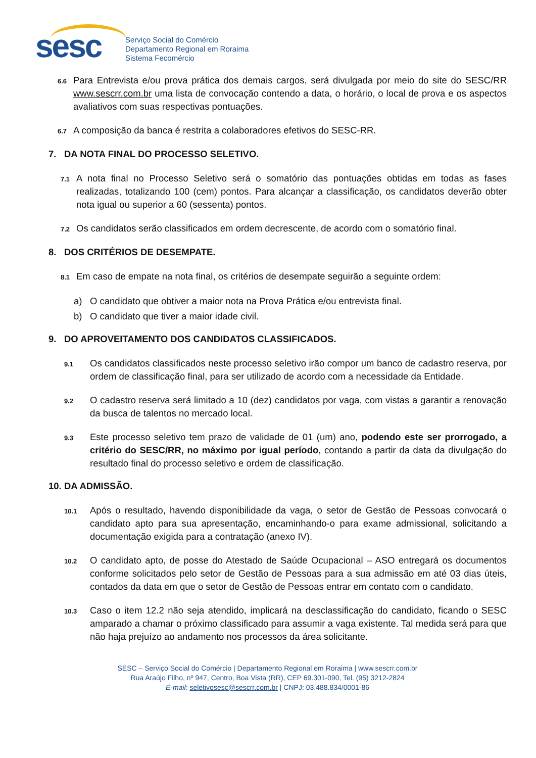sesc
Serviço Social do Comércio
Departamento Regional em Roraima
Sistema Fecomércio
6.6
Para Entrevista e/ou prova prática dos demais cargos, será divulgada por meio do site do SESC/RR www.sescrr.com.br uma lista de convocação contendo a data, o horário, o local de prova e os aspectos avaliativos com suas respectivas pontuações.
6.7
A composição da banca é restrita a colaboradores efetivos do SESC-RR.
7. DA NOTA FINAL DO PROCESSO SELETIVO.
7.1
A nota final no Processo Seletivo será o somatório das pontuações obtidas em todas as fases realizadas, totalizando 100 (cem) pontos. Para alcançar a classificação, os candidatos deverão obter nota igual ou superior a 60 (sessenta) pontos.
7.2
Os candidatos serão classificados em ordem decrescente, de acordo com o somatório final.
8. DOS CRITÉRIOS DE DESEMPATE.
8.1
Em caso de empate na nota final, os critérios de desempate seguirão a seguinte ordem:
a) O candidato que obtiver a maior nota na Prova Prática e/ou entrevista final.
b) O candidato que tiver a maior idade civil.
9. DO APROVEITAMENTO DOS CANDIDATOS CLASSIFICADOS.
9.1
Os candidatos classificados neste processo seletivo irão compor um banco de cadastro reserva, por ordem de classificação final, para ser utilizado de acordo com a necessidade da Entidade.
9.2
O cadastro reserva será limitado a 10 (dez) candidatos por vaga, com vistas a garantir a renovação da busca de talentos no mercado local.
9.3
Este processo seletivo tem prazo de validade de 01 (um) ano, podendo este ser prorrogado, a critério do SESC/RR, no máximo por igual período, contando a partir da data da divulgação do resultado final do processo seletivo e ordem de classificação.
10. DA ADMISSÃO.
10.1
Após o resultado, havendo disponibilidade da vaga, o setor de Gestão de Pessoas convocará o candidato apto para sua apresentação, encaminhando-o para exame admissional, solicitando a documentação exigida para a contratação (anexo IV).
10.2
O candidato apto, de posse do Atestado de Saúde Ocupacional – ASO entregará os documentos conforme solicitados pelo setor de Gestão de Pessoas para a sua admissão em até 03 dias úteis, contados da data em que o setor de Gestão de Pessoas entrar em contato com o candidato.
10.3
Caso o item 12.2 não seja atendido, implicará na desclassificação do candidato, ficando o SESC amparado a chamar o próximo classificado para assumir a vaga existente. Tal medida será para que não haja prejuízo ao andamento nos processos da área solicitante.
SESC – Serviço Social do Comércio | Departamento Regional em Roraima | www.sescrr.com.br
Rua Araújo Filho, nº 947, Centro, Boa Vista (RR), CEP 69.301-090, Tel. (95) 3212-2824
E-mail: seletivosesc@sescrr.com.br | CNPJ: 03.488.834/0001-86